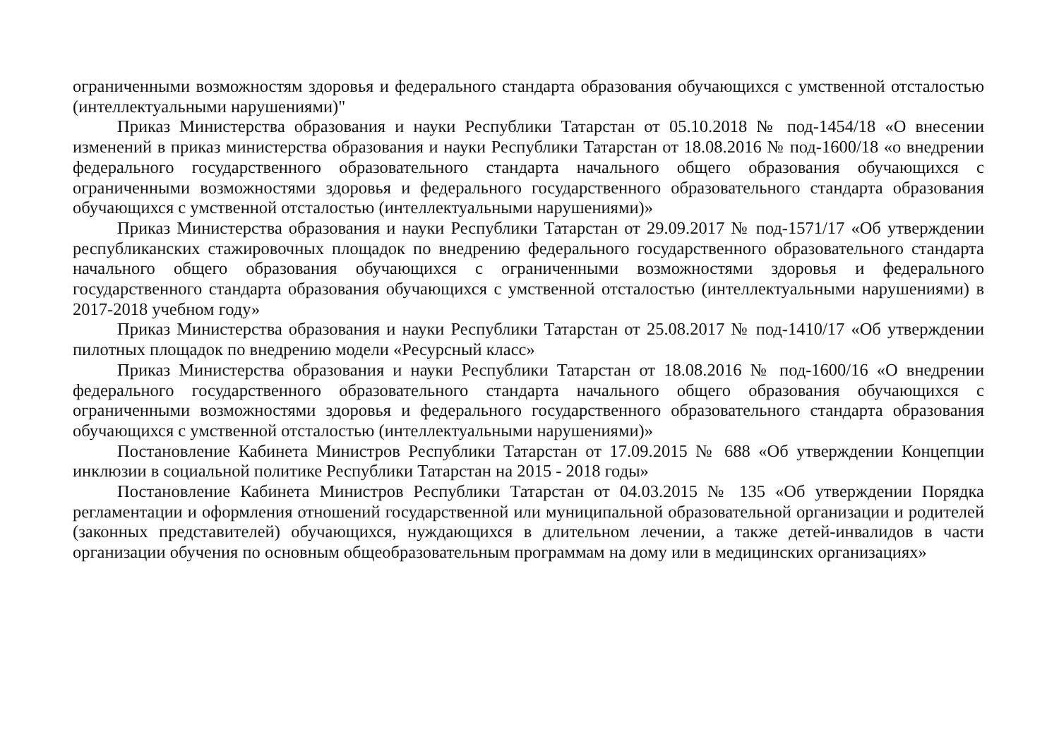ограниченными возможностям здоровья и федерального стандарта образования обучающихся с умственной отсталостью (интеллектуальными нарушениями)"
Приказ Министерства образования и науки Республики Татарстан от 05.10.2018 № под-1454/18 «О внесении изменений в приказ министерства образования и науки Республики Татарстан от 18.08.2016 № под-1600/18 «о внедрении федерального государственного образовательного стандарта начального общего образования обучающихся с ограниченными возможностями здоровья и федерального государственного образовательного стандарта образования обучающихся с умственной отсталостью (интеллектуальными нарушениями)»
Приказ Министерства образования и науки Республики Татарстан от 29.09.2017 № под-1571/17 «Об утверждении республиканских стажировочных площадок по внедрению федерального государственного образовательного стандарта начального общего образования обучающихся с ограниченными возможностями здоровья и федерального государственного стандарта образования обучающихся с умственной отсталостью (интеллектуальными нарушениями) в 2017-2018 учебном году»
Приказ Министерства образования и науки Республики Татарстан от 25.08.2017 № под-1410/17 «Об утверждении пилотных площадок по внедрению модели «Ресурсный класс»
Приказ Министерства образования и науки Республики Татарстан от 18.08.2016 № под-1600/16 «О внедрении федерального государственного образовательного стандарта начального общего образования обучающихся с ограниченными возможностями здоровья и федерального государственного образовательного стандарта образования обучающихся с умственной отсталостью (интеллектуальными нарушениями)»
Постановление Кабинета Министров Республики Татарстан от 17.09.2015 № 688 «Об утверждении Концепции инклюзии в социальной политике Республики Татарстан на 2015 - 2018 годы»
Постановление Кабинета Министров Республики Татарстан от 04.03.2015 № 135 «Об утверждении Порядка регламентации и оформления отношений государственной или муниципальной образовательной организации и родителей (законных представителей) обучающихся, нуждающихся в длительном лечении, а также детей-инвалидов в части организации обучения по основным общеобразовательным программам на дому или в медицинских организациях»